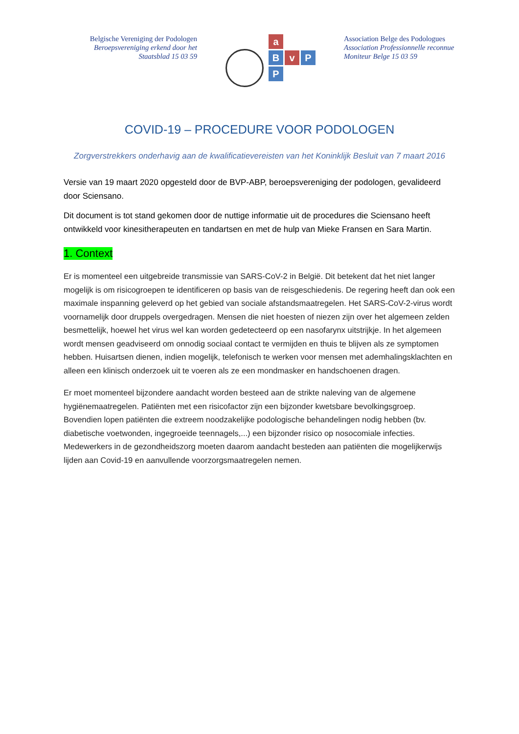Belgische Vereniging der Podologen
Beroepsvereniging erkend door het
Staatsblad 15 03 59
a
B
v
P
P
Association Belge des Podologues
Association Professionnelle reconnue
Moniteur Belge 15 03 59
COVID-19 – PROCEDURE VOOR PODOLOGEN
Zorgverstrekkers onderhavig aan de kwalificatievereisten van het Koninklijk Besluit van 7 maart 2016
Versie van 19 maart 2020 opgesteld door de BVP-ABP, beroepsvereniging der podologen, gevalideerd door Sciensano.
Dit document is tot stand gekomen door de nuttige informatie uit de procedures die Sciensano heeft ontwikkeld voor kinesitherapeuten en tandartsen en met de hulp van Mieke Fransen en Sara Martin.
1. Context
Er is momenteel een uitgebreide transmissie van SARS-CoV-2 in België. Dit betekent dat het niet langer mogelijk is om risicogroepen te identificeren op basis van de reisgeschiedenis. De regering heeft dan ook een maximale inspanning geleverd op het gebied van sociale afstandsmaatregelen. Het SARS-CoV-2-virus wordt voornamelijk door druppels overgedragen. Mensen die niet hoesten of niezen zijn over het algemeen zelden besmettelijk, hoewel het virus wel kan worden gedetecteerd op een nasofarynx uitstrijkje. In het algemeen wordt mensen geadviseerd om onnodig sociaal contact te vermijden en thuis te blijven als ze symptomen hebben. Huisartsen dienen, indien mogelijk, telefonisch te werken voor mensen met ademhalingsklachten en alleen een klinisch onderzoek uit te voeren als ze een mondmasker en handschoenen dragen.
Er moet momenteel bijzondere aandacht worden besteed aan de strikte naleving van de algemene hygiënemaatregelen. Patiënten met een risicofactor zijn een bijzonder kwetsbare bevolkingsgroep. Bovendien lopen patiënten die extreem noodzakelijke podologische behandelingen nodig hebben (bv. diabetische voetwonden, ingegroeide teennagels,...) een bijzonder risico op nosocomiale infecties. Medewerkers in de gezondheidszorg moeten daarom aandacht besteden aan patiënten die mogelijkerwijs lijden aan Covid-19 en aanvullende voorzorgsmaatregelen nemen.